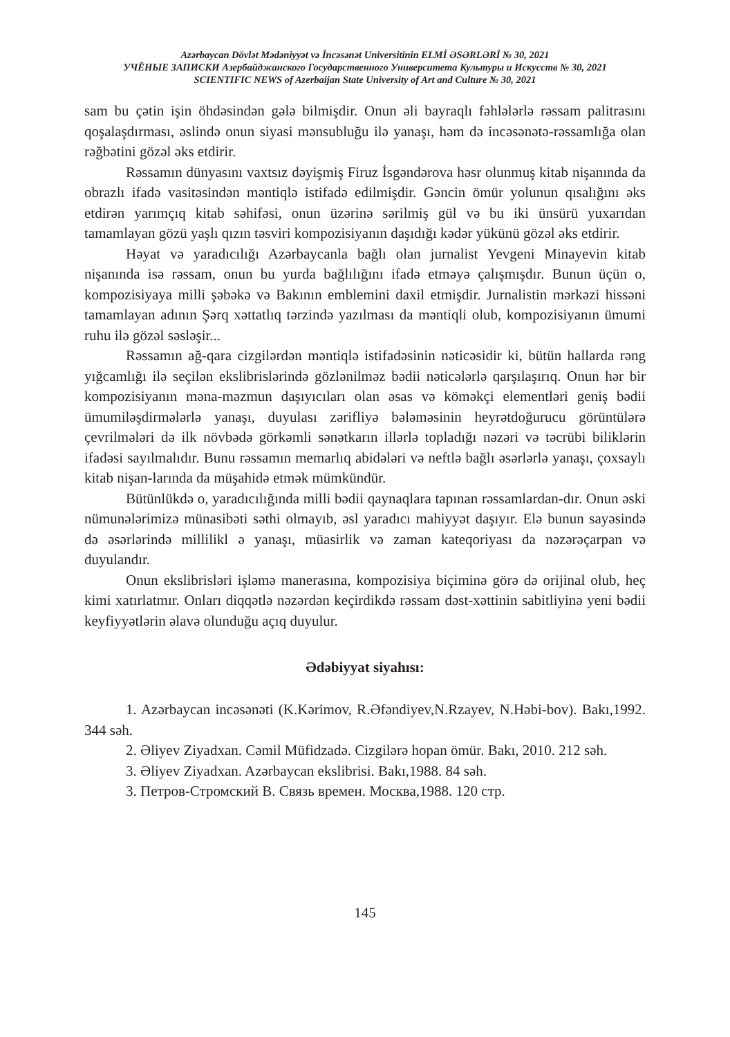Azərbaycan Dövlət Mədəniyyət və İncəsənət Universitinin ELMİ ƏSƏRLƏRİ № 30, 2021
УЧЁНЫЕ ЗАПИСКИ Азербайджанского Государственного Университета Культуры и Искусств № 30, 2021
SCIENTIFIC NEWS of Azerbaijan State University of Art and Culture № 30, 2021
sam bu çətin işin öhdəsindən gələ bilmişdir. Onun əli bayraqlı fəhlələrlə rəssam palitrasını qoşalaşdırması, əslində onun siyasi mənsubluğu ilə yanaşı, həm də incəsənətə-rəssamlığa olan rəğbətini gözəl əks etdirir.
Rəssamın dünyasını vaxtsız dəyişmiş Firuz İsgəndərova həsr olunmuş kitab nişanında da obrazlı ifadə vasitəsindən məntiqlə istifadə edilmişdir. Gəncin ömür yolunun qısalığını əks etdirən yarımçıq kitab səhifəsi, onun üzərinə sərilmiş gül və bu iki ünsürü yuxarıdan tamamlayan gözü yaşlı qızın təsviri kompozisiyanın daşıdığı kədər yükünü gözəl əks etdirir.
Həyat və yaradıcılığı Azərbaycanla bağlı olan jurnalist Yevgeni Minayevin kitab nişanında isə rəssam, onun bu yurda bağlılığını ifadə etməyə çalışmışdır. Bunun üçün o, kompozisiyaya milli şəbəkə və Bakının emblemini daxil etmişdir. Jurnalistin mərkəzi hissəni tamamlayan adının Şərq xəttatlıq tərzində yazılması da məntiqli olub, kompozisiyanın ümumi ruhu ilə gözəl səsləşir...
Rəssamın ağ-qara cizgilərdən məntiqlə istifadəsinin nəticəsidir ki, bütün hallarda rəng yığcamlığı ilə seçilən ekslibrislərində gözlənilməz bədii nəticələrlə qarşılaşırıq. Onun hər bir kompozisiyanın məna-məzmun daşıyıcıları olan əsas və köməkçi elementləri geniş bədii ümumiləşdirmələrlə yanaşı, duyulası zərifliyə bələməsinin heyrətdoğurucu görüntülərə çevrilmələri də ilk növbədə görkəmli sənətkarın illərlə topladığı nəzəri və təcrübi biliklərin ifadəsi sayılmalıdır. Bunu rəssamın memarlıq abidələri və neftlə bağlı əsərlərlə yanaşı, çoxsaylı kitab nişan-larında da müşahidə etmək mümkündür.
Bütünlükdə o, yaradıcılığında milli bədii qaynaqlara tapınan rəssamlardan-dır. Onun əski nümunələrimizə münasibəti səthi olmayıb, əsl yaradıcı mahiyyət daşıyır. Elə bunun sayəsində də əsərlərində millilikl ə yanaşı, müasirlik və zaman kateqoriyası da nəzərəçarpan və duyulandır.
Onun ekslibrisləri işləmə manerasına, kompozisiya biçiminə görə də orijinal olub, heç kimi xatırlatmır. Onları diqqətlə nəzərdən keçirdikdə rəssam dəst-xəttinin sabitliyinə yeni bədii keyfiyyətlərin əlavə olunduğu açıq duyulur.
Ədəbiyyat siyahısı:
1. Azərbaycan incəsənəti (K.Kərimov, R.Əfəndiyev,N.Rzayev, N.Həbi-bov). Bakı,1992. 344 səh.
2. Əliyev Ziyadxan. Cəmil Müfidzadə. Cizgilərə hopan ömür. Bakı, 2010. 212 səh.
3. Əliyev Ziyadxan. Azərbaycan ekslibrisi. Bakı,1988. 84 səh.
3. Петров-Стромский В. Связь времен. Москва,1988. 120 стр.
145